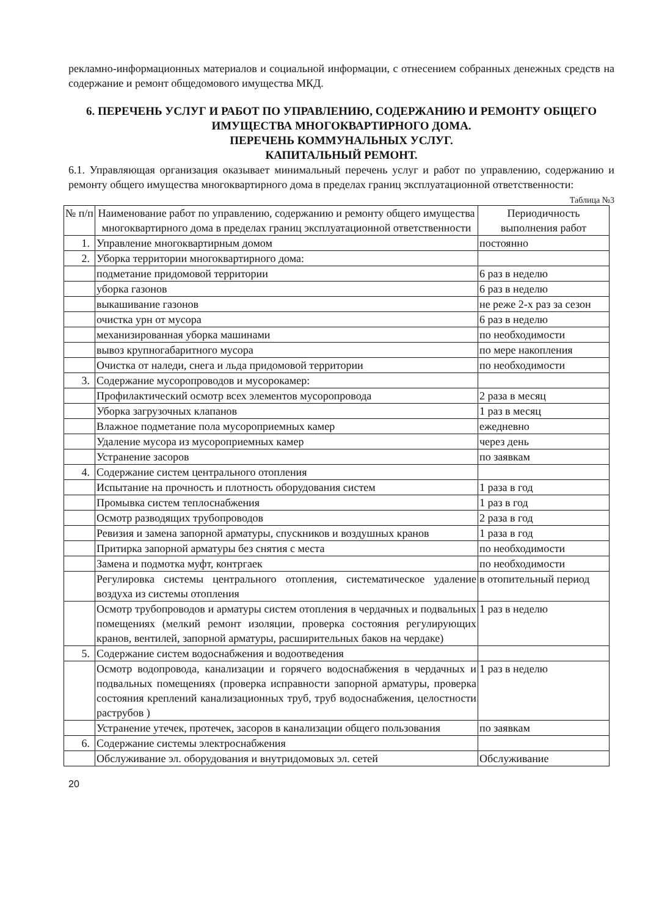рекламно-информационных материалов и социальной информации, с отнесением собранных денежных средств на содержание и ремонт общедомового имущества МКД.
6. ПЕРЕЧЕНЬ УСЛУГ И РАБОТ ПО УПРАВЛЕНИЮ, СОДЕРЖАНИЮ И РЕМОНТУ ОБЩЕГО ИМУЩЕСТВА МНОГОКВАРТИРНОГО ДОМА.
ПЕРЕЧЕНЬ КОММУНАЛЬНЫХ УСЛУГ.
КАПИТАЛЬНЫЙ РЕМОНТ.
6.1. Управляющая организация оказывает минимальный перечень услуг и работ по управлению, содержанию и ремонту общего имущества многоквартирного дома в пределах границ эксплуатационной ответственности:
Таблица №3
| № п/п | Наименование работ по управлению, содержанию и ремонту общего имущества многоквартирного дома в пределах границ эксплуатационной ответственности | Периодичность выполнения работ |
| --- | --- | --- |
| 1. | Управление многоквартирным домом | постоянно |
| 2. | Уборка территории многоквартирного дома: | |
| | подметание придомовой территории | 6 раз в неделю |
| | уборка газонов | 6 раз в неделю |
| | выкашивание газонов | не реже 2-х раз за сезон |
| | очистка урн от мусора | 6 раз в неделю |
| | механизированная уборка машинами | по необходимости |
| | вывоз крупногабаритного мусора | по мере накопления |
| | Очистка от наледи, снега и льда придомовой территории | по необходимости |
| 3. | Содержание мусоропроводов и мусорокамер: | |
| | Профилактический осмотр всех элементов мусоропровода | 2 раза в месяц |
| | Уборка загрузочных клапанов | 1 раз в месяц |
| | Влажное подметание пола мусороприемных камер | ежедневно |
| | Удаление мусора из мусороприемных камер | через день |
| | Устранение засоров | по заявкам |
| 4. | Содержание систем центрального отопления | |
| | Испытание на прочность и плотность оборудования систем | 1 раза в год |
| | Промывка систем теплоснабжения | 1 раз в год |
| | Осмотр разводящих трубопроводов | 2 раза в год |
| | Ревизия и замена запорной арматуры, спускников и воздушных кранов | 1 раза в год |
| | Притирка запорной арматуры без снятия с места | по необходимости |
| | Замена и подмотка муфт, контргаек | по необходимости |
| | Регулировка системы центрального отопления, систематическое удаление воздуха из системы отопления | в отопительный период |
| | Осмотр трубопроводов и арматуры систем отопления в чердачных и подвальных помещениях (мелкий ремонт изоляции, проверка состояния регулирующих кранов, вентилей, запорной арматуры, расширительных баков на чердаке) | 1 раз в неделю |
| 5. | Содержание систем водоснабжения и водоотведения | |
| | Осмотр водопровода, канализации и горячего водоснабжения в чердачных и подвальных помещениях (проверка исправности запорной арматуры, проверка состояния креплений канализационных труб, труб водоснабжения, целостности раструбов ) | 1 раз в неделю |
| | Устранение утечек, протечек, засоров в канализации общего пользования | по заявкам |
| 6. | Содержание системы электроснабжения | |
| | Обслуживание эл. оборудования и внутридомовых эл. сетей | Обслуживание |
20